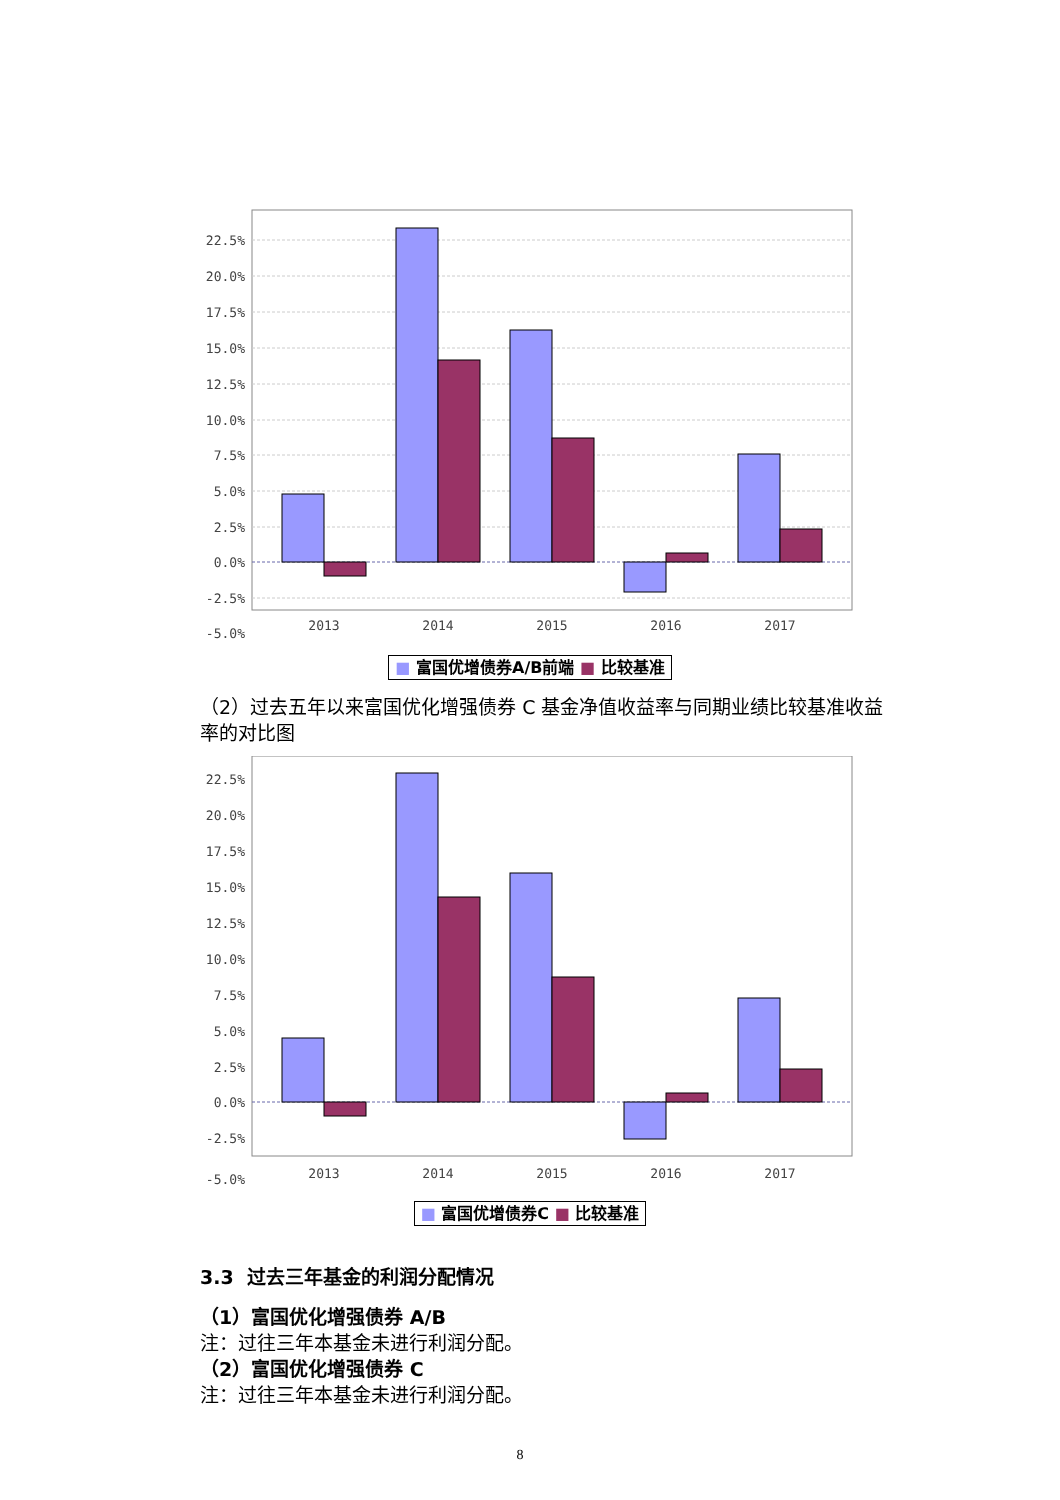22.5%
20.0%
17.5%
15.0%
12.5%
10.0%
7.5%
5.0%
2.5%
0.0%
-2.5%
-5.0%
2013
2014
2015
2016
2017
■ 富国优增债券A/B前端 ■ 比较基准
（2）过去五年以来富国优化增强债券 C 基金净值收益率与同期业绩比较基准收益率的对比图
22.5%
20.0%
17.5%
15.0%
12.5%
10.0%
7.5%
5.0%
2.5%
0.0%
-2.5%
-5.0%
2013
2014
2015
2016
2017
■ 富国优增债券C ■ 比较基准
3.3 过去三年基金的利润分配情况
（1）富国优化增强债券 A/B
注：过往三年本基金未进行利润分配。
（2）富国优化增强债券 C
注：过往三年本基金未进行利润分配。
8